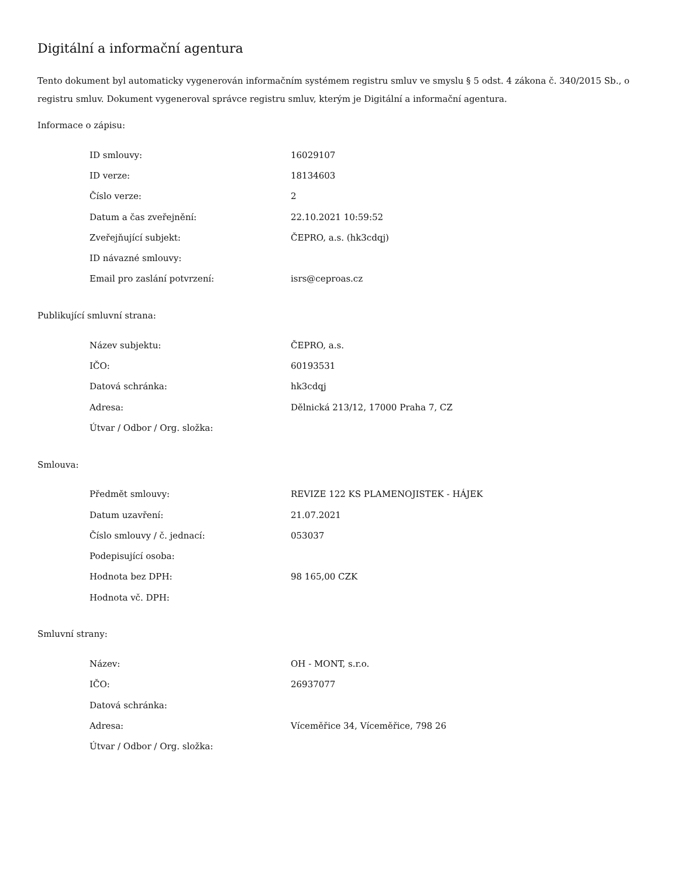Digitální a informační agentura
Tento dokument byl automaticky vygenerován informačním systémem registru smluv ve smyslu § 5 odst. 4 zákona č. 340/2015 Sb., o registru smluv. Dokument vygeneroval správce registru smluv, kterým je Digitální a informační agentura.
Informace o zápisu:
| ID smlouvy: | 16029107 |
| ID verze: | 18134603 |
| Číslo verze: | 2 |
| Datum a čas zveřejnění: | 22.10.2021 10:59:52 |
| Zveřejňující subjekt: | ČEPRO, a.s. (hk3cdqj) |
| ID návazné smlouvy: | |
| Email pro zaslání potvrzení: | isrs@ceproas.cz |
Publikující smluvní strana:
| Název subjektu: | ČEPRO, a.s. |
| IČO: | 60193531 |
| Datová schránka: | hk3cdqj |
| Adresa: | Dělnická 213/12, 17000 Praha 7, CZ |
| Útvar / Odbor / Org. složka: | |
Smlouva:
| Předmět smlouvy: | REVIZE 122 KS PLAMENOJISTEK - HÁJEK |
| Datum uzavření: | 21.07.2021 |
| Číslo smlouvy / č. jednací: | 053037 |
| Podepisující osoba: | |
| Hodnota bez DPH: | 98 165,00 CZK |
| Hodnota vč. DPH: | |
Smluvní strany:
| Název: | OH - MONT, s.r.o. |
| IČO: | 26937077 |
| Datová schránka: | |
| Adresa: | Víceměřice 34, Víceměřice, 798 26 |
| Útvar / Odbor / Org. složka: | |